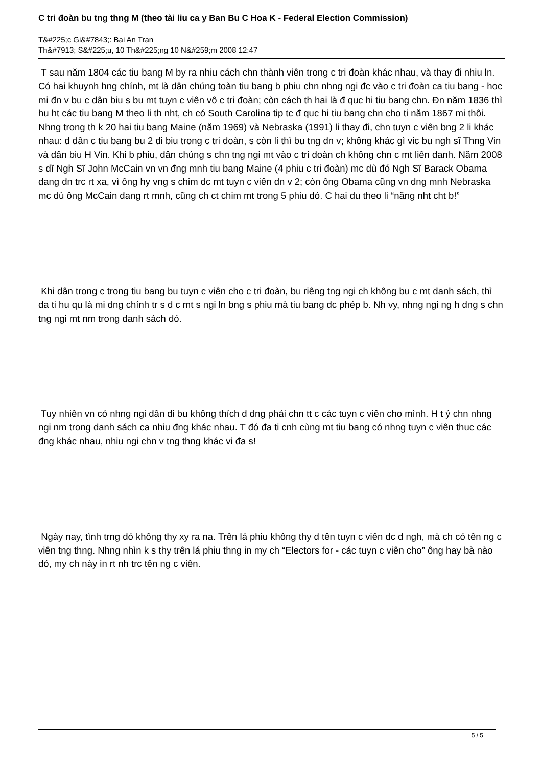C tri đoàn bu tng thng M (theo tài liu ca y Ban Bu C Hoa K - Federal Election Commission)
T&#225;c Gi&#7843;: Bai An Tran
Th&#7913; S&#225;u, 10 Th&#225;ng 10 N&#259;m 2008 12:47
T sau năm 1804 các tiu bang M by ra nhiu cách chn thành viên trong c tri đoàn khác nhau, và thay đi nhiu ln. Có hai khuynh hng chính, mt là dân chúng toàn tiu bang b phiu chn nhng ngi đc vào c tri đoàn ca tiu bang - hoc mi đn v bu c dân biu s bu mt tuyn c viên vô c tri đoàn; còn cách th hai là đ quc hi tiu bang chn. Đn năm 1836 thì hu ht các tiu bang M theo li th nht, ch có South Carolina tip tc đ quc hi tiu bang chn cho ti năm 1867 mi thôi. Nhng trong th k 20 hai tiu bang Maine (năm 1969) và Nebraska (1991) li thay đi, chn tuyn c viên bng 2 li khác nhau: đ dân c tiu bang bu 2 đi biu trong c tri đoàn, s còn li thì bu tng đn v; không khác gì vic bu ngh sĩ Thng Vin và dân biu H Vin. Khi b phiu, dân chúng s chn tng ngi mt vào c tri đoàn ch không chn c mt liên danh. Năm 2008 s dĩ Ngh Sĩ John McCain vn vn đng mnh tiu bang Maine (4 phiu c tri đoàn) mc dù đó Ngh Sĩ Barack Obama đang dn trc rt xa, vì ông hy vng s chim đc mt tuyn c viên đn v 2; còn ông Obama cũng vn đng mnh Nebraska mc dù ông McCain đang rt mnh, cũng ch ct chim mt trong 5 phiu đó. C hai đu theo li “năng nht cht b!”
Khi dân trong c trong tiu bang bu tuyn c viên cho c tri đoàn, bu riêng tng ngi ch không bu c mt danh sách, thì đa ti hu qu là mi đng chính tr s đ c mt s ngi ln bng s phiu mà tiu bang đc phép b. Nh vy, nhng ngi ng h đng s chn tng ngi mt nm trong danh sách đó.
Tuy nhiên vn có nhng ngi dân đi bu không thích đ đng phái chn tt c các tuyn c viên cho mình. H t ý chn nhng ngi nm trong danh sách ca nhiu đng khác nhau. T đó đa ti cnh cùng mt tiu bang có nhng tuyn c viên thuc các đng khác nhau, nhiu ngi chn v tng thng khác vi đa s!
Ngày nay, tình trng đó không thy xy ra na. Trên lá phiu không thy đ tên tuyn c viên đc đ ngh, mà ch có tên ng c viên tng thng. Nhng nhìn k s thy trên lá phiu thng in my ch “Electors for - các tuyn c viên cho” ông hay bà nào đó, my ch này in rt nh trc tên ng c viên.
5 / 5